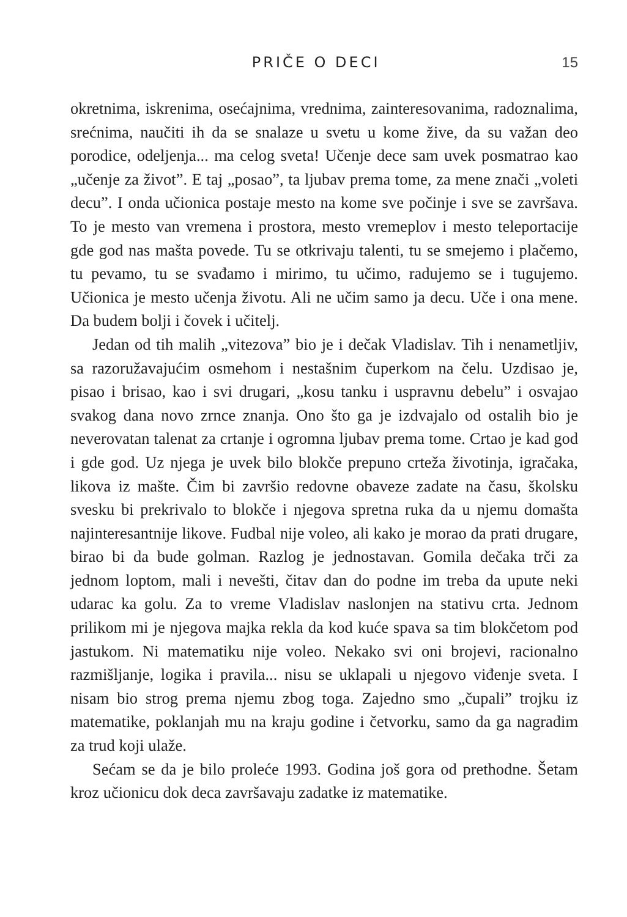PRIČE O DECI 15
okretnima, iskrenima, osećajnima, vrednima, zainteresovanima, radoznalima, srećnima, naučiti ih da se snalaze u svetu u kome žive, da su važan deo porodice, odeljenja... ma celog sveta! Učenje dece sam uvek posmatrao kao „učenje za život”. E taj „posao”, ta ljubav prema tome, za mene znači „voleti decu”. I onda učionica postaje mesto na kome sve počinje i sve se završava. To je mesto van vremena i prostora, mesto vremeplov i mesto teleportacije gde god nas mašta povede. Tu se otkrivaju talenti, tu se smejemo i plačemo, tu pevamo, tu se svađamo i mirimo, tu učimo, radujemo se i tugujemo. Učionica je mesto učenja životu. Ali ne učim samo ja decu. Uče i ona mene. Da budem bolji i čovek i učitelj.
Jedan od tih malih „vitezova” bio je i dečak Vladislav. Tih i nenametljiv, sa razoružavajućim osmehom i nestašnim čuperkom na čelu. Uzdisao je, pisao i brisao, kao i svi drugari, „kosu tanku i uspravnu debelu” i osvajao svakog dana novo zrnce znanja. Ono što ga je izdvajalo od ostalih bio je neverovatan talenat za crtanje i ogromna ljubav prema tome. Crtao je kad god i gde god. Uz njega je uvek bilo blokče prepuno crteža životinja, igračaka, likova iz mašte. Čim bi završio redovne obaveze zadate na času, školsku svesku bi prekrivalo to blokče i njegova spretna ruka da u njemu domašta najinteresantnije likove. Fudbal nije voleo, ali kako je morao da prati drugare, birao bi da bude golman. Razlog je jednostavan. Gomila dečaka trči za jednom loptom, mali i nevešti, čitav dan do podne im treba da upute neki udarac ka golu. Za to vreme Vladislav naslonjen na stativu crta. Jednom prilikom mi je njegova majka rekla da kod kuće spava sa tim blokčetom pod jastukom. Ni matematiku nije voleo. Nekako svi oni brojevi, racionalno razmišljanje, logika i pravila... nisu se uklapali u njegovo viđenje sveta. I nisam bio strog prema njemu zbog toga. Zajedno smo „čupali” trojku iz matematike, poklanjah mu na kraju godine i četvorku, samo da ga nagradim za trud koji ulaže.
Sećam se da je bilo proleće 1993. Godina još gora od prethodne. Šetam kroz učionicu dok deca završavaju zadatke iz matematike.